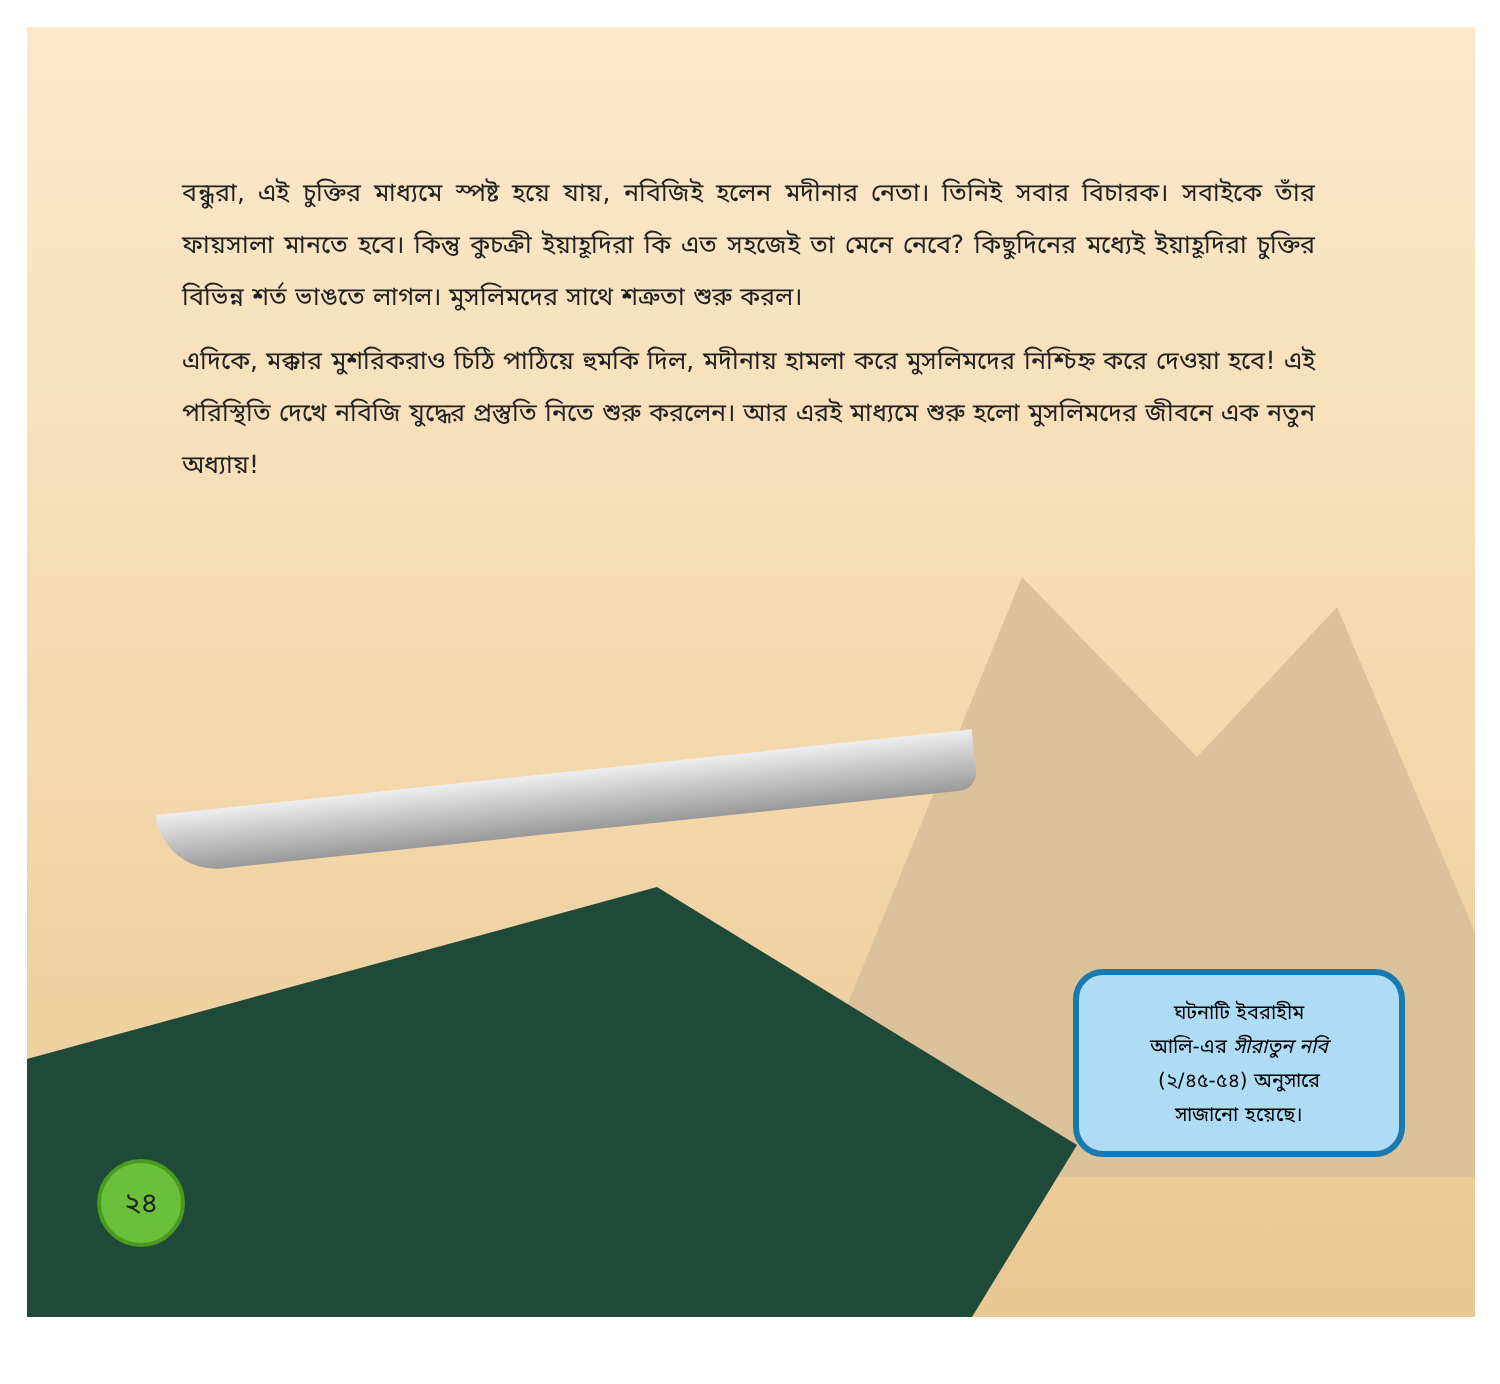বন্ধুরা, এই চুক্তির মাধ্যমে স্পষ্ট হয়ে যায়, নবিজিই হলেন মদীনার নেতা। তিনিই সবার বিচারক। সবাইকে তাঁর ফায়সালা মানতে হবে। কিন্তু কুচক্রী ইয়াহূদিরা কি এত সহজেই তা মেনে নেবে? কিছুদিনের মধ্যেই ইয়াহূদিরা চুক্তির বিভিন্ন শর্ত ভাঙতে লাগল। মুসলিমদের সাথে শত্রুতা শুরু করল।
এদিকে, মক্কার মুশরিকরাও চিঠি পাঠিয়ে হুমকি দিল, মদীনায় হামলা করে মুসলিমদের নিশ্চিহ্ন করে দেওয়া হবে! এই পরিস্থিতি দেখে নবিজি যুদ্ধের প্রস্তুতি নিতে শুরু করলেন। আর এরই মাধ্যমে শুরু হলো মুসলিমদের জীবনে এক নতুন অধ্যায়!
ঘটনাটি ইবরাহীম
আলি-এর সীরাতুন নবি
(২/৪৫-৫৪) অনুসারে
সাজানো হয়েছে।
২৪